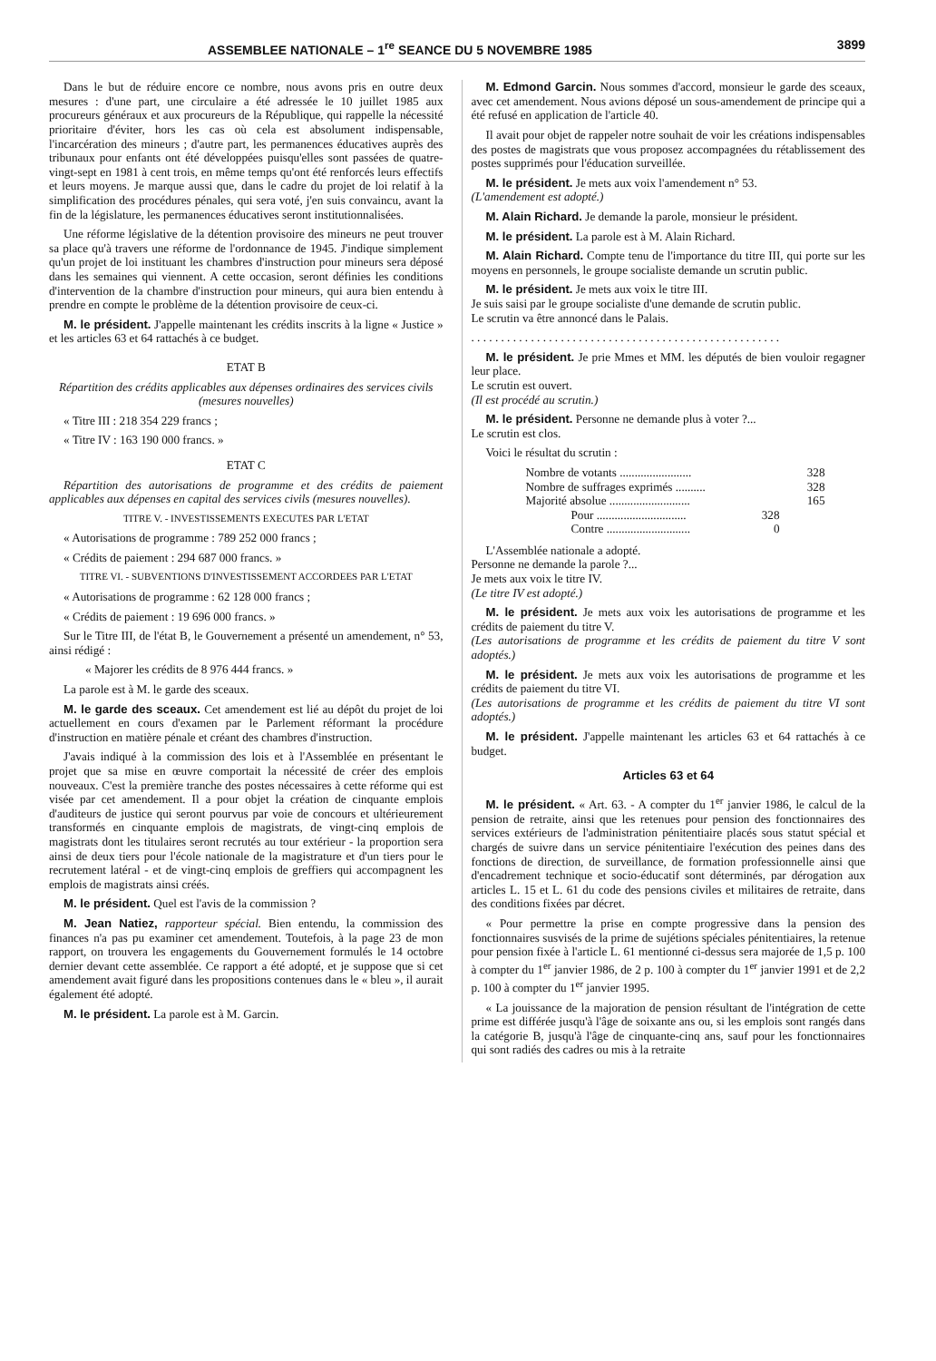ASSEMBLEE NATIONALE – 1<sup>re</sup> SEANCE DU 5 NOVEMBRE 1985 3899
Dans le but de réduire encore ce nombre, nous avons pris en outre deux mesures : d'une part, une circulaire a été adressée le 10 juillet 1985 aux procureurs généraux et aux procureurs de la République, qui rappelle la nécessité prioritaire d'éviter, hors les cas où cela est absolument indispensable, l'incarcération des mineurs ; d'autre part, les permanences éducatives auprès des tribunaux pour enfants ont été développées puisqu'elles sont passées de quatre-vingt-sept en 1981 à cent trois, en même temps qu'ont été renforcés leurs effectifs et leurs moyens. Je marque aussi que, dans le cadre du projet de loi relatif à la simplification des procédures pénales, qui sera voté, j'en suis convaincu, avant la fin de la législature, les permanences éducatives seront institutionnalisées.
Une réforme législative de la détention provisoire des mineurs ne peut trouver sa place qu'à travers une réforme de l'ordonnance de 1945. J'indique simplement qu'un projet de loi instituant les chambres d'instruction pour mineurs sera déposé dans les semaines qui viennent. A cette occasion, seront définies les conditions d'intervention de la chambre d'instruction pour mineurs, qui aura bien entendu à prendre en compte le problème de la détention provisoire de ceux-ci.
M. le président. J'appelle maintenant les crédits inscrits à la ligne « Justice » et les articles 63 et 64 rattachés à ce budget.
ETAT B
Répartition des crédits applicables aux dépenses ordinaires des services civils (mesures nouvelles)
« Titre III : 218 354 229 francs ;
« Titre IV : 163 190 000 francs. »
ETAT C
Répartition des autorisations de programme et des crédits de paiement applicables aux dépenses en capital des services civils (mesures nouvelles).
TITRE V. - INVESTISSEMENTS EXECUTES PAR L'ETAT
« Autorisations de programme : 789 252 000 francs ;
« Crédits de paiement : 294 687 000 francs. »
TITRE VI. - SUBVENTIONS D'INVESTISSEMENT ACCORDEES PAR L'ETAT
« Autorisations de programme : 62 128 000 francs ;
« Crédits de paiement : 19 696 000 francs. »
Sur le Titre III, de l'état B, le Gouvernement a présenté un amendement, n° 53, ainsi rédigé :
« Majorer les crédits de 8 976 444 francs. »
La parole est à M. le garde des sceaux.
M. le garde des sceaux. Cet amendement est lié au dépôt du projet de loi actuellement en cours d'examen par le Parlement réformant la procédure d'instruction en matière pénale et créant des chambres d'instruction.
J'avais indiqué à la commission des lois et à l'Assemblée en présentant le projet que sa mise en œuvre comportait la nécessité de créer des emplois nouveaux. C'est la première tranche des postes nécessaires à cette réforme qui est visée par cet amendement. Il a pour objet la création de cinquante emplois d'auditeurs de justice qui seront pourvus par voie de concours et ultérieurement transformés en cinquante emplois de magistrats, de vingt-cinq emplois de magistrats dont les titulaires seront recrutés au tour extérieur - la proportion sera ainsi de deux tiers pour l'école nationale de la magistrature et d'un tiers pour le recrutement latéral - et de vingt-cinq emplois de greffiers qui accompagnent les emplois de magistrats ainsi créés.
M. le président. Quel est l'avis de la commission ?
M. Jean Natiez, rapporteur spécial. Bien entendu, la commission des finances n'a pas pu examiner cet amendement. Toutefois, à la page 23 de mon rapport, on trouvera les engagements du Gouvernement formulés le 14 octobre dernier devant cette assemblée. Ce rapport a été adopté, et je suppose que si cet amendement avait figuré dans les propositions contenues dans le « bleu », il aurait également été adopté.
M. le président. La parole est à M. Garcin.
M. Edmond Garcin. Nous sommes d'accord, monsieur le garde des sceaux, avec cet amendement. Nous avions déposé un sous-amendement de principe qui a été refusé en application de l'article 40.
Il avait pour objet de rappeler notre souhait de voir les créations indispensables des postes de magistrats que vous proposez accompagnées du rétablissement des postes supprimés pour l'éducation surveillée.
M. le président. Je mets aux voix l'amendement n° 53.
(L'amendement est adopté.)
M. Alain Richard. Je demande la parole, monsieur le président.
M. le président. La parole est à M. Alain Richard.
M. Alain Richard. Compte tenu de l'importance du titre III, qui porte sur les moyens en personnels, le groupe socialiste demande un scrutin public.
M. le président. Je mets aux voix le titre III.
Je suis saisi par le groupe socialiste d'une demande de scrutin public.
Le scrutin va être annoncé dans le Palais.
. . . . . . . . . . . . . . . . . . . . . . . . . . . . . . . . . . . . . . . . . . . . . . . . . . . .
M. le président. Je prie Mmes et MM. les députés de bien vouloir regagner leur place.
Le scrutin est ouvert.
(Il est procédé au scrutin.)
M. le président. Personne ne demande plus à voter ?...
Le scrutin est clos.
Voici le résultat du scrutin :
Nombre de votants ........................ 328
Nombre de suffrages exprimés .......... 328
Majorité absolue ........................... 165
Pour .............................. 328
Contre ............................ 0
L'Assemblée nationale a adopté.
Personne ne demande la parole ?...
Je mets aux voix le titre IV.
(Le titre IV est adopté.)
M. le président. Je mets aux voix les autorisations de programme et les crédits de paiement du titre V.
(Les autorisations de programme et les crédits de paiement du titre V sont adoptés.)
M. le président. Je mets aux voix les autorisations de programme et les crédits de paiement du titre VI.
(Les autorisations de programme et les crédits de paiement du titre VI sont adoptés.)
M. le président. J'appelle maintenant les articles 63 et 64 rattachés à ce budget.
Articles 63 et 64
M. le président. « Art. 63. - A compter du 1<sup>er</sup> janvier 1986, le calcul de la pension de retraite, ainsi que les retenues pour pension des fonctionnaires des services extérieurs de l'administration pénitentiaire placés sous statut spécial et chargés de suivre dans un service pénitentiaire l'exécution des peines dans des fonctions de direction, de surveillance, de formation professionnelle ainsi que d'encadrement technique et socio-éducatif sont déterminés, par dérogation aux articles L. 15 et L. 61 du code des pensions civiles et militaires de retraite, dans des conditions fixées par décret.
« Pour permettre la prise en compte progressive dans la pension des fonctionnaires susvisés de la prime de sujétions spéciales pénitentiaires, la retenue pour pension fixée à l'article L. 61 mentionné ci-dessus sera majorée de 1,5 p. 100 à compter du 1<sup>er</sup> janvier 1986, de 2 p. 100 à compter du 1<sup>er</sup> janvier 1991 et de 2,2 p. 100 à compter du 1<sup>er</sup> janvier 1995.
« La jouissance de la majoration de pension résultant de l'intégration de cette prime est différée jusqu'à l'âge de soixante ans ou, si les emplois sont rangés dans la catégorie B, jusqu'à l'âge de cinquante-cinq ans, sauf pour les fonctionnaires qui sont radiés des cadres ou mis à la retraite